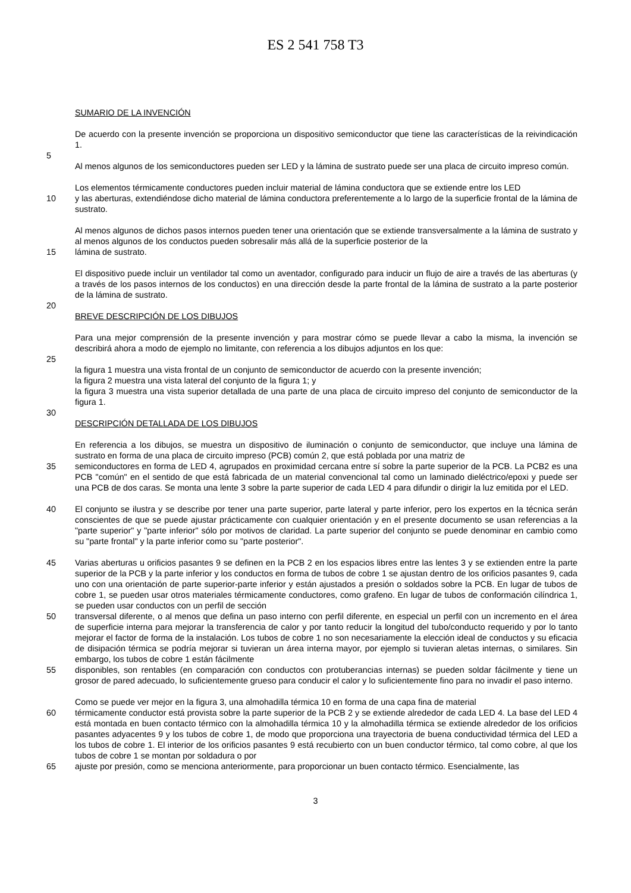ES 2 541 758 T3
SUMARIO DE LA INVENCIÓN
De acuerdo con la presente invención se proporciona un dispositivo semiconductor que tiene las características de la reivindicación 1.
5
Al menos algunos de los semiconductores pueden ser LED y la lámina de sustrato puede ser una placa de circuito impreso común.
Los elementos térmicamente conductores pueden incluir material de lámina conductora que se extiende entre los LED
10 y las aberturas, extendiéndose dicho material de lámina conductora preferentemente a lo largo de la superficie frontal de la lámina de sustrato.
Al menos algunos de dichos pasos internos pueden tener una orientación que se extiende transversalmente a la lámina de sustrato y al menos algunos de los conductos pueden sobresalir más allá de la superficie posterior de la
15 lámina de sustrato.
El dispositivo puede incluir un ventilador tal como un aventador, configurado para inducir un flujo de aire a través de las aberturas (y a través de los pasos internos de los conductos) en una dirección desde la parte frontal de la lámina de sustrato a la parte posterior de la lámina de sustrato.
20
BREVE DESCRIPCIÓN DE LOS DIBUJOS
Para una mejor comprensión de la presente invención y para mostrar cómo se puede llevar a cabo la misma, la invención se describirá ahora a modo de ejemplo no limitante, con referencia a los dibujos adjuntos en los que:
25
la figura 1 muestra una vista frontal de un conjunto de semiconductor de acuerdo con la presente invención;
la figura 2 muestra una vista lateral del conjunto de la figura 1; y
la figura 3 muestra una vista superior detallada de una parte de una placa de circuito impreso del conjunto de semiconductor de la figura 1.
30
DESCRIPCIÓN DETALLADA DE LOS DIBUJOS
En referencia a los dibujos, se muestra un dispositivo de iluminación o conjunto de semiconductor, que incluye una lámina de sustrato en forma de una placa de circuito impreso (PCB) común 2, que está poblada por una matriz de
35 semiconductores en forma de LED 4, agrupados en proximidad cercana entre sí sobre la parte superior de la PCB. La PCB2 es una PCB "común" en el sentido de que está fabricada de un material convencional tal como un laminado dieléctrico/epoxi y puede ser una PCB de dos caras. Se monta una lente 3 sobre la parte superior de cada LED 4 para difundir o dirigir la luz emitida por el LED.
40 El conjunto se ilustra y se describe por tener una parte superior, parte lateral y parte inferior, pero los expertos en la técnica serán conscientes de que se puede ajustar prácticamente con cualquier orientación y en el presente documento se usan referencias a la "parte superior" y "parte inferior" sólo por motivos de claridad. La parte superior del conjunto se puede denominar en cambio como su "parte frontal" y la parte inferior como su "parte posterior".
45 Varias aberturas u orificios pasantes 9 se definen en la PCB 2 en los espacios libres entre las lentes 3 y se extienden entre la parte superior de la PCB y la parte inferior y los conductos en forma de tubos de cobre 1 se ajustan dentro de los orificios pasantes 9, cada uno con una orientación de parte superior-parte inferior y están ajustados a presión o soldados sobre la PCB. En lugar de tubos de cobre 1, se pueden usar otros materiales térmicamente conductores, como grafeno. En lugar de tubos de conformación cilíndrica 1, se pueden usar conductos con un perfil de sección
50 transversal diferente, o al menos que defina un paso interno con perfil diferente, en especial un perfil con un incremento en el área de superficie interna para mejorar la transferencia de calor y por tanto reducir la longitud del tubo/conducto requerido y por lo tanto mejorar el factor de forma de la instalación. Los tubos de cobre 1 no son necesariamente la elección ideal de conductos y su eficacia de disipación térmica se podría mejorar si tuvieran un área interna mayor, por ejemplo si tuvieran aletas internas, o similares. Sin embargo, los tubos de cobre 1 están fácilmente
55 disponibles, son rentables (en comparación con conductos con protuberancias internas) se pueden soldar fácilmente y tiene un grosor de pared adecuado, lo suficientemente grueso para conducir el calor y lo suficientemente fino para no invadir el paso interno.
Como se puede ver mejor en la figura 3, una almohadilla térmica 10 en forma de una capa fina de material
60 térmicamente conductor está provista sobre la parte superior de la PCB 2 y se extiende alrededor de cada LED 4. La base del LED 4 está montada en buen contacto térmico con la almohadilla térmica 10 y la almohadilla térmica se extiende alrededor de los orificios pasantes adyacentes 9 y los tubos de cobre 1, de modo que proporciona una trayectoria de buena conductividad térmica del LED a los tubos de cobre 1. El interior de los orificios pasantes 9 está recubierto con un buen conductor térmico, tal como cobre, al que los tubos de cobre 1 se montan por soldadura o por
65 ajuste por presión, como se menciona anteriormente, para proporcionar un buen contacto térmico. Esencialmente, las
3